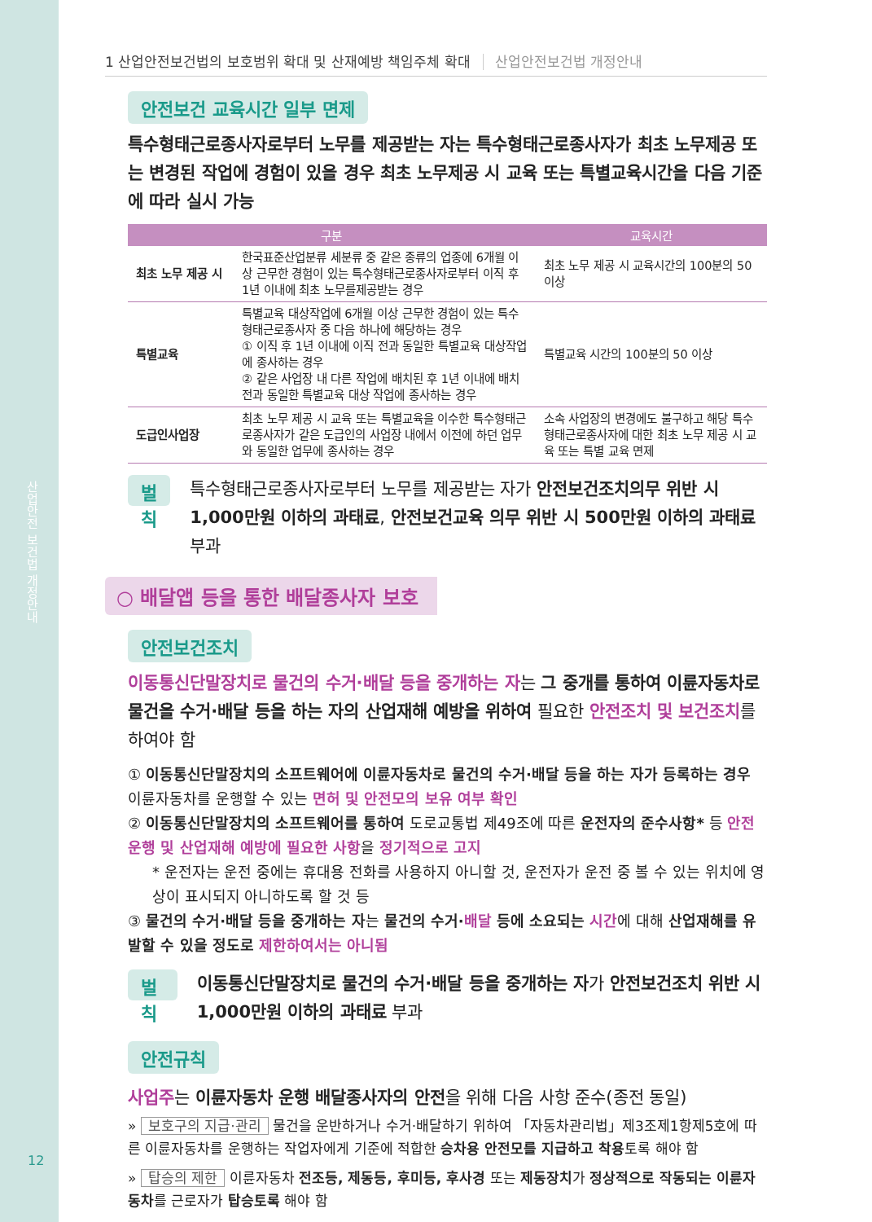산업안전 보건법 개정안내
12
1 산업안전보건법의 보호범위 확대 및 산재예방 책임주체 확대 산업안전보건법 개정안내
안전보건 교육시간 일부 면제
특수형태근로종사자로부터 노무를 제공받는 자는 특수형태근로종사자가 최초 노무제공 또는 변경된 작업에 경험이 있을 경우 최초 노무제공 시 교육 또는 특별교육시간을 다음 기준에 따라 실시 가능
| 구분 | | 교육시간 |
| --- | --- | --- |
| 최초 노무 제공 시 | 한국표준산업분류 세분류 중 같은 종류의 업종에 6개월 이상 근무한 경험이 있는 특수형태근로종사자로부터 이직 후 1년 이내에 최초 노무를제공받는 경우 | 최초 노무 제공 시 교육시간의 100분의 50 이상 |
| 특별교육 | 특별교육 대상작업에 6개월 이상 근무한 경험이 있는 특수형태근로종사자 중 다음 하나에 해당하는 경우 ① 이직 후 1년 이내에 이직 전과 동일한 특별교육 대상작업에 종사하는 경우 ② 같은 사업장 내 다른 작업에 배치된 후 1년 이내에 배치 전과 동일한 특별교육 대상 작업에 종사하는 경우 | 특별교육 시간의 100분의 50 이상 |
| 도급인사업장 | 최초 노무 제공 시 교육 또는 특별교육을 이수한 특수형태근로종사자가 같은 도급인의 사업장 내에서 이전에 하던 업무와 동일한 업무에 종사하는 경우 | 소속 사업장의 변경에도 불구하고 해당 특수형태근로종사자에 대한 최초 노무 제공 시 교육 또는 특별 교육 면제 |
벌칙
특수형태근로종사자로부터 노무를 제공받는 자가 안전보건조치의무 위반 시 1,000만원 이하의 과태료, 안전보건교육 의무 위반 시 500만원 이하의 과태료 부과
○ 배달앱 등을 통한 배달종사자 보호
안전보건조치
이동통신단말장치로 물건의 수거·배달 등을 중개하는 자는 그 중개를 통하여 이륜자동차로 물건을 수거·배달 등을 하는 자의 산업재해 예방을 위하여 필요한 안전조치 및 보건조치를 하여야 함
① 이동통신단말장치의 소프트웨어에 이륜자동차로 물건의 수거·배달 등을 하는 자가 등록하는 경우 이륜자동차를 운행할 수 있는 면허 및 안전모의 보유 여부 확인
② 이동통신단말장치의 소프트웨어를 통하여 도로교통법 제49조에 따른 운전자의 준수사항* 등 안전운행 및 산업재해 예방에 필요한 사항을 정기적으로 고지
* 운전자는 운전 중에는 휴대용 전화를 사용하지 아니할 것, 운전자가 운전 중 볼 수 있는 위치에 영상이 표시되지 아니하도록 할 것 등
③ 물건의 수거·배달 등을 중개하는 자는 물건의 수거·배달 등에 소요되는 시간에 대해 산업재해를 유발할 수 있을 정도로 제한하여서는 아니됨
벌칙
이동통신단말장치로 물건의 수거·배달 등을 중개하는 자가 안전보건조치 위반 시 1,000만원 이하의 과태료 부과
안전규칙
사업주는 이륜자동차 운행 배달종사자의 안전을 위해 다음 사항 준수(종전 동일)
» 보호구의 지급·관리 물건을 운반하거나 수거·배달하기 위하여 「자동차관리법」제3조제1항제5호에 따른 이륜자동차를 운행하는 작업자에게 기준에 적합한 승차용 안전모를 지급하고 착용토록 해야 함
» 탑승의 제한 이륜자동차 전조등, 제동등, 후미등, 후사경 또는 제동장치가 정상적으로 작동되는 이륜자동차를 근로자가 탑승토록 해야 함